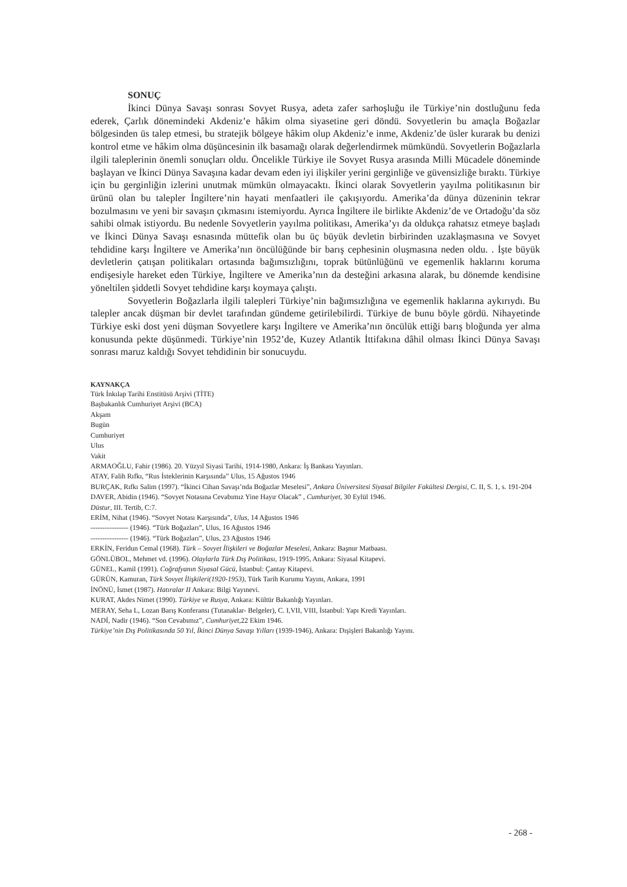SONUÇ
İkinci Dünya Savaşı sonrası Sovyet Rusya, adeta zafer sarhoşluğu ile Türkiye’nin dostluğunu feda ederek, Çarlık dönemindeki Akdeniz’e hâkim olma siyasetine geri döndü. Sovyetlerin bu amaçla Boğazlar bölgesinden üs talep etmesi, bu stratejik bölgeye hâkim olup Akdeniz’e inme, Akdeniz’de üsler kurarak bu denizi kontrol etme ve hâkim olma düşüncesinin ilk basamağı olarak değerlendirmek mümkündü. Sovyetlerin Boğazlarla ilgili taleplerinin önemli sonuçları oldu. Öncelikle Türkiye ile Sovyet Rusya arasında Milli Mücadele döneminde başlayan ve İkinci Dünya Savaşına kadar devam eden iyi ilişkiler yerini gerginliğe ve güvensizliğe bıraktı. Türkiye için bu gerginliğin izlerini unutmak mümkün olmayacaktı. İkinci olarak Sovyetlerin yayılma politikasının bir ürünü olan bu talepler İngiltere’nin hayati menfaatleri ile çakışıyordu. Amerika’da dünya düzeninin tekrar bozulmasını ve yeni bir savaşın çıkmasını istemiyordu. Ayrıca İngiltere ile birlikte Akdeniz’de ve Ortadoğu’da söz sahibi olmak istiyordu. Bu nedenle Sovyetlerin yayılma politikası, Amerika’yı da oldukça rahatsız etmeye başladı ve İkinci Dünya Savaşı esnasında müttefik olan bu üç büyük devletin birbirinden uzaklaşmasına ve Sovyet tehdidine karşı İngiltere ve Amerika’nın öncülüğünde bir barış cephesinin oluşmasına neden oldu. . İşte büyük devletlerin çatışan politikaları ortasında bağımsızlığını, toprak bütünlüğünü ve egemenlik haklarını koruma endişesiyle hareket eden Türkiye, İngiltere ve Amerika’nın da desteğini arkasına alarak, bu dönemde kendisine yöneltilen şiddetli Sovyet tehdidine karşı koymaya çalıştı.
Sovyetlerin Boğazlarla ilgili talepleri Türkiye’nin bağımsızlığına ve egemenlik haklarına aykırıydı. Bu talepler ancak düşman bir devlet tarafından gündeme getirilebilirdi. Türkiye de bunu böyle gördü. Nihayetinde Türkiye eski dost yeni düşman Sovyetlere karşı İngiltere ve Amerika’nın öncülük ettiği barış bloğunda yer alma konusunda pekte düşünmedi. Türkiye’nin 1952’de, Kuzey Atlantik İttifakına dâhil olması İkinci Dünya Savaşı sonrası maruz kaldığı Sovyet tehdidinin bir sonucuydu.
KAYNAKÇA
Türk İnkılap Tarihi Enstitüsü Arşivi (TİTE)
Başbakanlık Cumhuriyet Arşivi (BCA)
Akşam
Bugün
Cumhuriyet
Ulus
Vakit
ARMAOĞLU, Fahir (1986). 20. Yüzyıl Siyasi Tarihi, 1914-1980, Ankara: İş Bankası Yayınları.
ATAY, Falih Rıfkı, “Rus İsteklerinin Karşısında” Ulus, 15 Ağustos 1946
BURÇAK, Rıfkı Salim (1997). “İkinci Cihan Savaşı’nda Boğazlar Meselesi”, Ankara Üniversitesi Siyasal Bilgiler Fakültesi Dergisi, C. II, S. 1, s. 191-204
DAVER, Abidin (1946). “Sovyet Notasına Cevabımız Yine Hayır Olacak” , Cumhuriyet, 30 Eylül 1946.
Düstur, III. Tertib, C:7.
ERİM, Nihat (1946). “Sovyet Notası Karşısında”, Ulus, 14 Ağustos 1946
---------------- (1946). “Türk Boğazları”, Ulus, 16 Ağustos 1946
---------------- (1946). “Türk Boğazları”, Ulus, 23 Ağustos 1946
ERKİN, Feridun Cemal (1968). Türk – Sovyet İlişkileri ve Boğazlar Meselesi, Ankara: Başnur Matbaası.
GÖNLÜBOL, Mehmet vd. (1996). Olaylarla Türk Dış Politikası, 1919-1995, Ankara: Siyasal Kitapevi.
GÜNEL, Kamil (1991). Coğrafyanın Siyasal Gücü, İstanbul: Çantay Kitapevi.
GÜRÜN, Kamuran, Türk Sovyet İlişkileri(1920-1953), Türk Tarih Kurumu Yayını, Ankara, 1991
İNÖNÜ, İsmet (1987). Hatıralar II Ankara: Bilgi Yayınevi.
KURAT, Akdes Nimet (1990). Türkiye ve Rusya, Ankara: Kültür Bakanlığı Yayınları.
MERAY, Seha L, Lozan Barış Konferansı (Tutanaklar- Belgeler), C. I,VII, VIII, İstanbul: Yapı Kredi Yayınları.
NADİ, Nadir (1946). “Son Cevabımız”, Cumhuriyet,22 Ekim 1946.
Türkiye’nin Dış Politikasında 50 Yıl, İkinci Dünya Savaşı Yılları (1939-1946), Ankara: Dışişleri Bakanlığı Yayını.
- 268 -